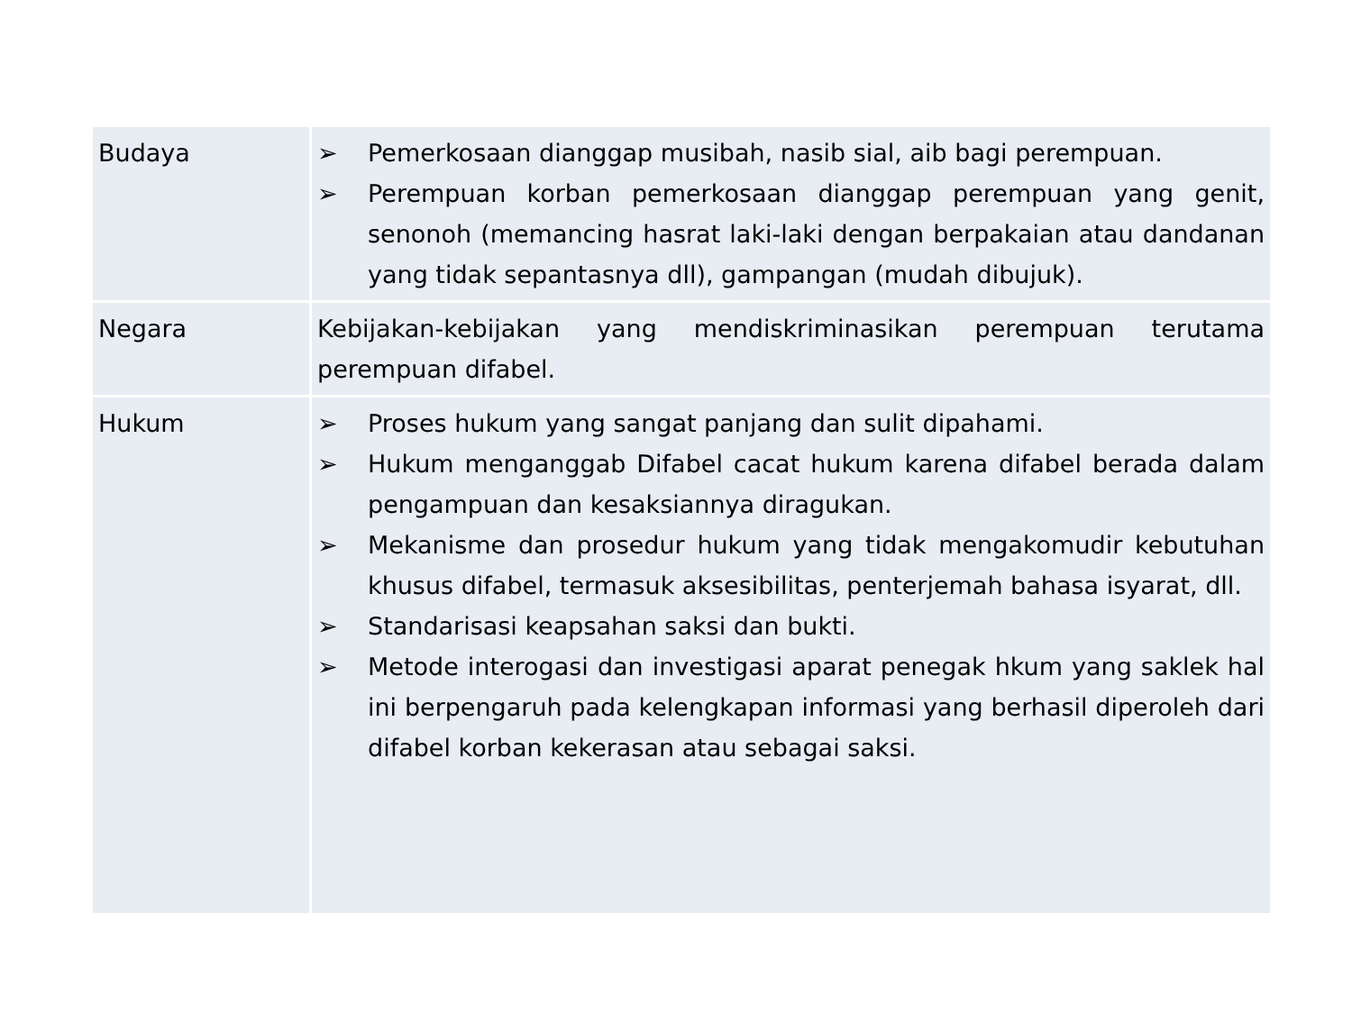| Budaya | ➢ Pemerkosaan dianggap musibah, nasib sial, aib bagi perempuan. ➢ Perempuan korban pemerkosaan dianggap perempuan yang genit, senonoh (memancing hasrat laki-laki dengan berpakaian atau dandanan yang tidak sepantasnya dll), gampangan (mudah dibujuk). |
| Negara | Kebijakan-kebijakan yang mendiskriminasikan perempuan terutama perempuan difabel. |
| Hukum | ➢ Proses hukum yang sangat panjang dan sulit dipahami. ➢ Hukum menganggab Difabel cacat hukum karena difabel berada dalam pengampuan dan kesaksiannya diragukan. ➢ Mekanisme dan prosedur hukum yang tidak mengakomudir kebutuhan khusus difabel, termasuk aksesibilitas, penterjemah bahasa isyarat, dll. ➢ Standarisasi keapsahan saksi dan bukti. ➢ Metode interogasi dan investigasi aparat penegak hkum yang saklek hal ini berpengaruh pada kelengkapan informasi yang berhasil diperoleh dari difabel korban kekerasan atau sebagai saksi. |